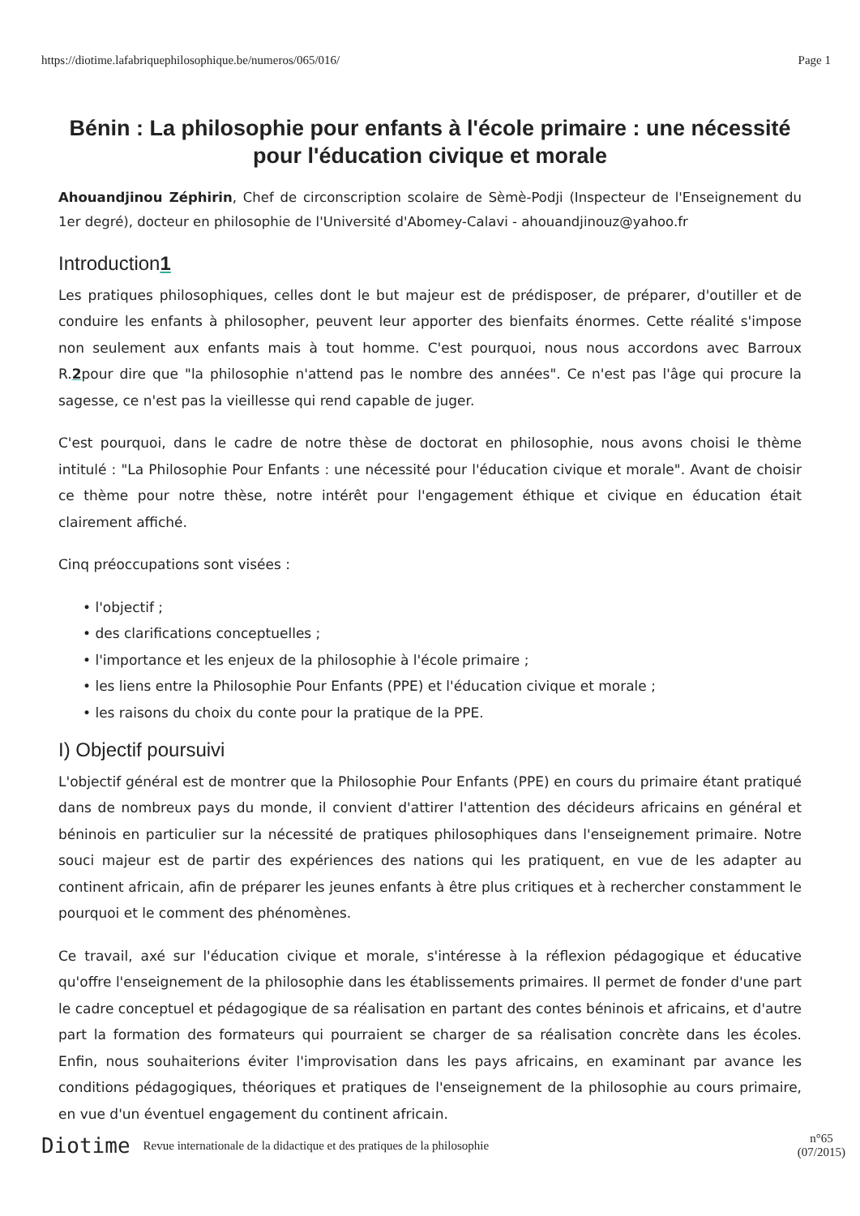https://diotime.lafabriquephilosophique.be/numeros/065/016/ Page 1
Bénin : La philosophie pour enfants à l'école primaire : une nécessité pour l'éducation civique et morale
Ahouandjinou Zéphirin, Chef de circonscription scolaire de Sèmè-Podji (Inspecteur de l'Enseignement du 1er degré), docteur en philosophie de l'Université d'Abomey-Calavi - ahouandjinouz@yahoo.fr
Introduction1
Les pratiques philosophiques, celles dont le but majeur est de prédisposer, de préparer, d'outiller et de conduire les enfants à philosopher, peuvent leur apporter des bienfaits énormes. Cette réalité s'impose non seulement aux enfants mais à tout homme. C'est pourquoi, nous nous accordons avec Barroux R.2pour dire que "la philosophie n'attend pas le nombre des années". Ce n'est pas l'âge qui procure la sagesse, ce n'est pas la vieillesse qui rend capable de juger.
C'est pourquoi, dans le cadre de notre thèse de doctorat en philosophie, nous avons choisi le thème intitulé : "La Philosophie Pour Enfants : une nécessité pour l'éducation civique et morale". Avant de choisir ce thème pour notre thèse, notre intérêt pour l'engagement éthique et civique en éducation était clairement affiché.
Cinq préoccupations sont visées :
• l'objectif ;
• des clarifications conceptuelles ;
• l'importance et les enjeux de la philosophie à l'école primaire ;
• les liens entre la Philosophie Pour Enfants (PPE) et l'éducation civique et morale ;
• les raisons du choix du conte pour la pratique de la PPE.
I) Objectif poursuivi
L'objectif général est de montrer que la Philosophie Pour Enfants (PPE) en cours du primaire étant pratiqué dans de nombreux pays du monde, il convient d'attirer l'attention des décideurs africains en général et béninois en particulier sur la nécessité de pratiques philosophiques dans l'enseignement primaire. Notre souci majeur est de partir des expériences des nations qui les pratiquent, en vue de les adapter au continent africain, afin de préparer les jeunes enfants à être plus critiques et à rechercher constamment le pourquoi et le comment des phénomènes.
Ce travail, axé sur l'éducation civique et morale, s'intéresse à la réflexion pédagogique et éducative qu'offre l'enseignement de la philosophie dans les établissements primaires. Il permet de fonder d'une part le cadre conceptuel et pédagogique de sa réalisation en partant des contes béninois et africains, et d'autre part la formation des formateurs qui pourraient se charger de sa réalisation concrète dans les écoles. Enfin, nous souhaiterions éviter l'improvisation dans les pays africains, en examinant par avance les conditions pédagogiques, théoriques et pratiques de l'enseignement de la philosophie au cours primaire, en vue d'un éventuel engagement du continent africain.
Diotime Revue internationale de la didactique et des pratiques de la philosophie n°65
(07/2015)